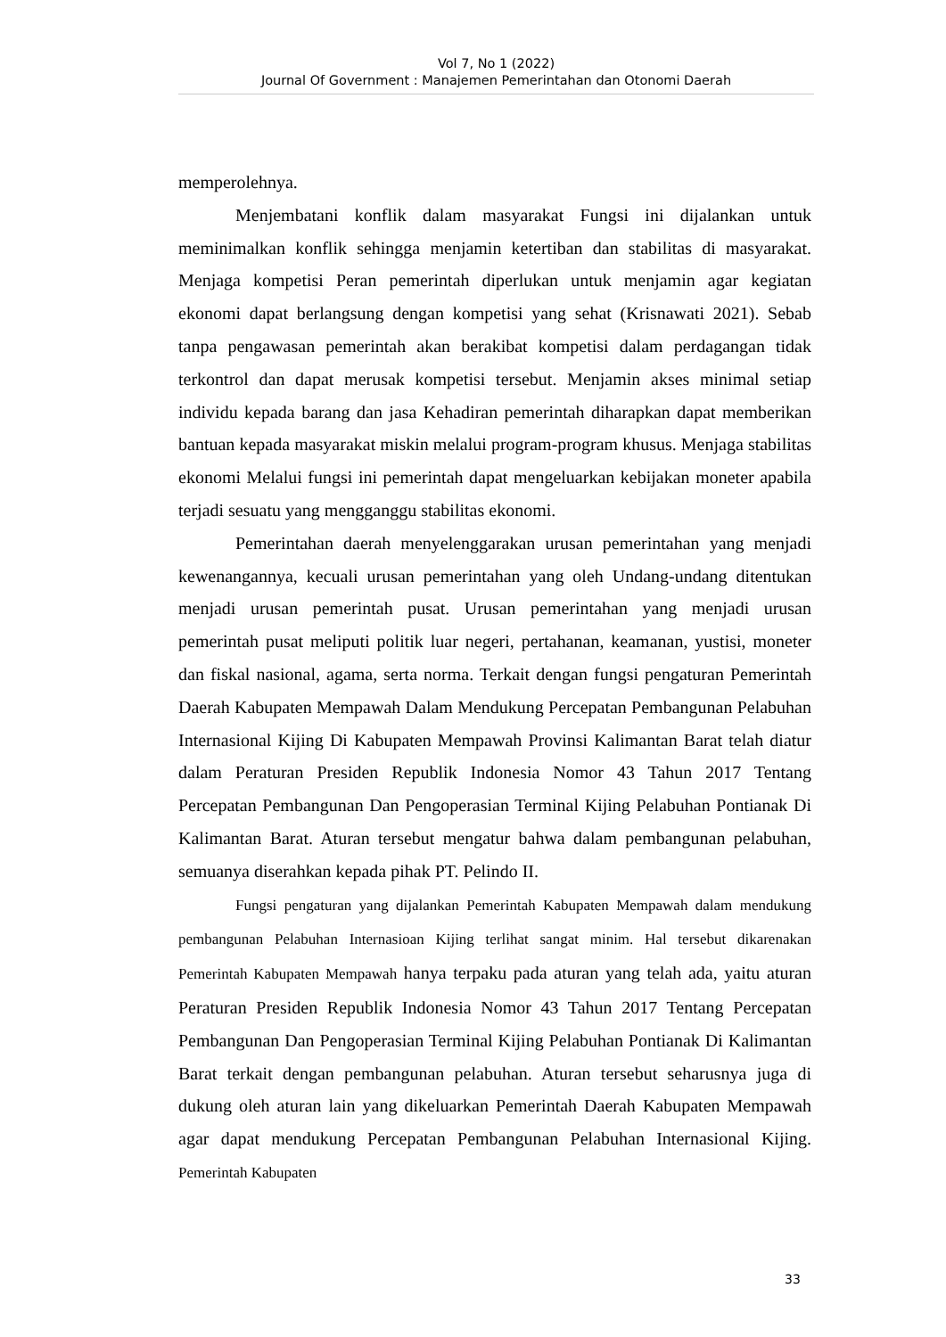Vol 7, No 1 (2022)
Journal Of Government : Manajemen Pemerintahan dan Otonomi Daerah
memperolehnya.
Menjembatani konflik dalam masyarakat Fungsi ini dijalankan untuk meminimalkan konflik sehingga menjamin ketertiban dan stabilitas di masyarakat. Menjaga kompetisi Peran pemerintah diperlukan untuk menjamin agar kegiatan ekonomi dapat berlangsung dengan kompetisi yang sehat (Krisnawati 2021). Sebab tanpa pengawasan pemerintah akan berakibat kompetisi dalam perdagangan tidak terkontrol dan dapat merusak kompetisi tersebut. Menjamin akses minimal setiap individu kepada barang dan jasa Kehadiran pemerintah diharapkan dapat memberikan bantuan kepada masyarakat miskin melalui program-program khusus. Menjaga stabilitas ekonomi Melalui fungsi ini pemerintah dapat mengeluarkan kebijakan moneter apabila terjadi sesuatu yang mengganggu stabilitas ekonomi.
Pemerintahan daerah menyelenggarakan urusan pemerintahan yang menjadi kewenangannya, kecuali urusan pemerintahan yang oleh Undang-undang ditentukan menjadi urusan pemerintah pusat. Urusan pemerintahan yang menjadi urusan pemerintah pusat meliputi politik luar negeri, pertahanan, keamanan, yustisi, moneter dan fiskal nasional, agama, serta norma. Terkait dengan fungsi pengaturan Pemerintah Daerah Kabupaten Mempawah Dalam Mendukung Percepatan Pembangunan Pelabuhan Internasional Kijing Di Kabupaten Mempawah Provinsi Kalimantan Barat telah diatur dalam Peraturan Presiden Republik Indonesia Nomor 43 Tahun 2017 Tentang Percepatan Pembangunan Dan Pengoperasian Terminal Kijing Pelabuhan Pontianak Di Kalimantan Barat. Aturan tersebut mengatur bahwa dalam pembangunan pelabuhan, semuanya diserahkan kepada pihak PT. Pelindo II.
Fungsi pengaturan yang dijalankan Pemerintah Kabupaten Mempawah dalam mendukung pembangunan Pelabuhan Internasioan Kijing terlihat sangat minim. Hal tersebut dikarenakan Pemerintah Kabupaten Mempawah hanya terpaku pada aturan yang telah ada, yaitu aturan Peraturan Presiden Republik Indonesia Nomor 43 Tahun 2017 Tentang Percepatan Pembangunan Dan Pengoperasian Terminal Kijing Pelabuhan Pontianak Di Kalimantan Barat terkait dengan pembangunan pelabuhan. Aturan tersebut seharusnya juga di dukung oleh aturan lain yang dikeluarkan Pemerintah Daerah Kabupaten Mempawah agar dapat mendukung Percepatan Pembangunan Pelabuhan Internasional Kijing. Pemerintah Kabupaten
33